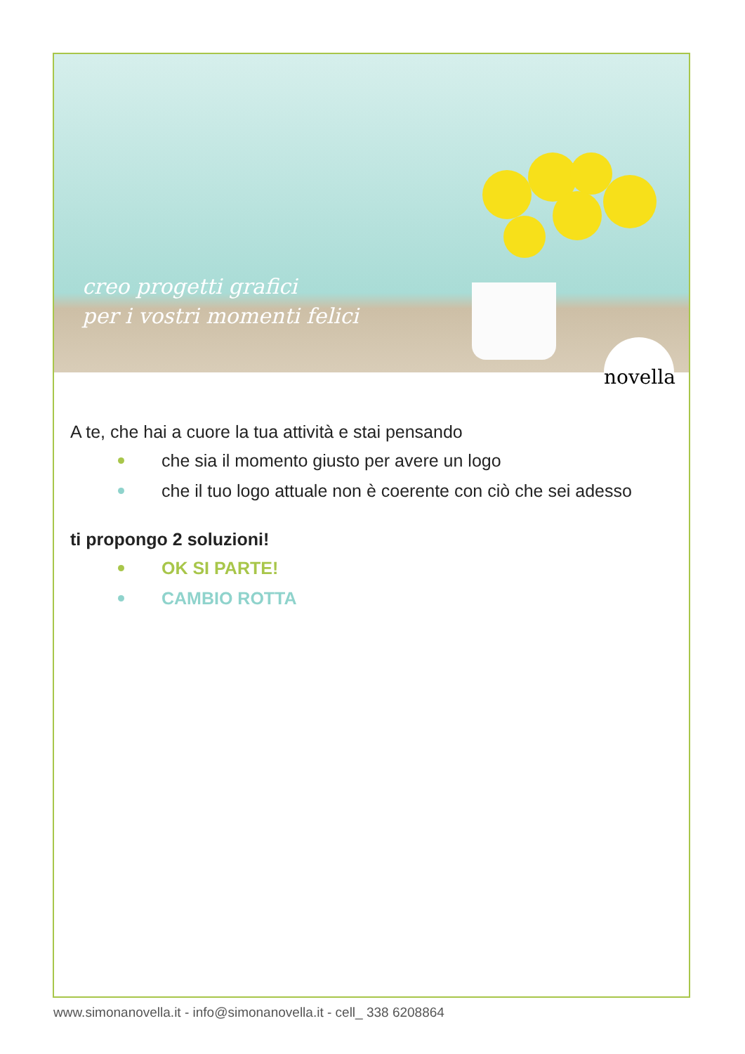creo progetti grafici
per i vostri momenti felici
novella
A te, che hai a cuore la tua attività e stai pensando
che sia il momento giusto per avere un logo
che il tuo logo attuale non è coerente con ciò che sei adesso
ti propongo 2 soluzioni!
OK SI PARTE!
CAMBIO ROTTA
www.simonanovella.it - info@simonanovella.it - cell_ 338 6208864